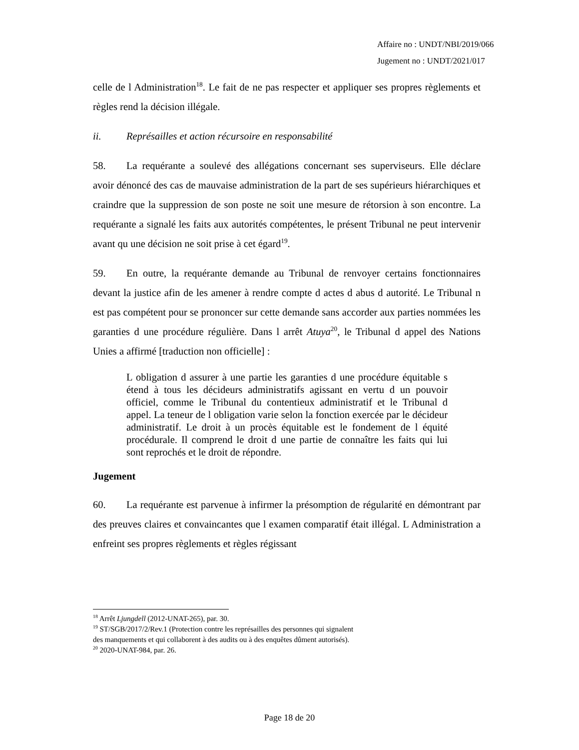Affaire no : UNDT/NBI/2019/066
Jugement no : UNDT/2021/017
celle de l Administration<sup>18</sup>. Le fait de ne pas respecter et appliquer ses propres règlements et règles rend la décision illégale.
ii. Représailles et action récursoire en responsabilité
58. La requérante a soulevé des allégations concernant ses superviseurs. Elle déclare avoir dénoncé des cas de mauvaise administration de la part de ses supérieurs hiérarchiques et craindre que la suppression de son poste ne soit une mesure de rétorsion à son encontre. La requérante a signalé les faits aux autorités compétentes, le présent Tribunal ne peut intervenir avant qu une décision ne soit prise à cet égard<sup>19</sup>.
59. En outre, la requérante demande au Tribunal de renvoyer certains fonctionnaires devant la justice afin de les amener à rendre compte d actes d abus d autorité. Le Tribunal n est pas compétent pour se prononcer sur cette demande sans accorder aux parties nommées les garanties d une procédure régulière. Dans l arrêt Atuya<sup>20</sup>, le Tribunal d appel des Nations Unies a affirmé [traduction non officielle] :
L obligation d assurer à une partie les garanties d une procédure équitable s étend à tous les décideurs administratifs agissant en vertu d un pouvoir officiel, comme le Tribunal du contentieux administratif et le Tribunal d appel. La teneur de l obligation varie selon la fonction exercée par le décideur administratif. Le droit à un procès équitable est le fondement de l équité procédurale. Il comprend le droit d une partie de connaître les faits qui lui sont reprochés et le droit de répondre.
Jugement
60. La requérante est parvenue à infirmer la présomption de régularité en démontrant par des preuves claires et convaincantes que l examen comparatif était illégal. L Administration a enfreint ses propres règlements et règles régissant
<sup>18</sup> Arrêt Ljungdell (2012-UNAT-265), par. 30.
<sup>19</sup> ST/SGB/2017/2/Rev.1 (Protection contre les représailles des personnes qui signalent
des manquements et qui collaborent à des audits ou à des enquêtes dûment autorisés).
<sup>20</sup> 2020-UNAT-984, par. 26.
Page 18 de 20